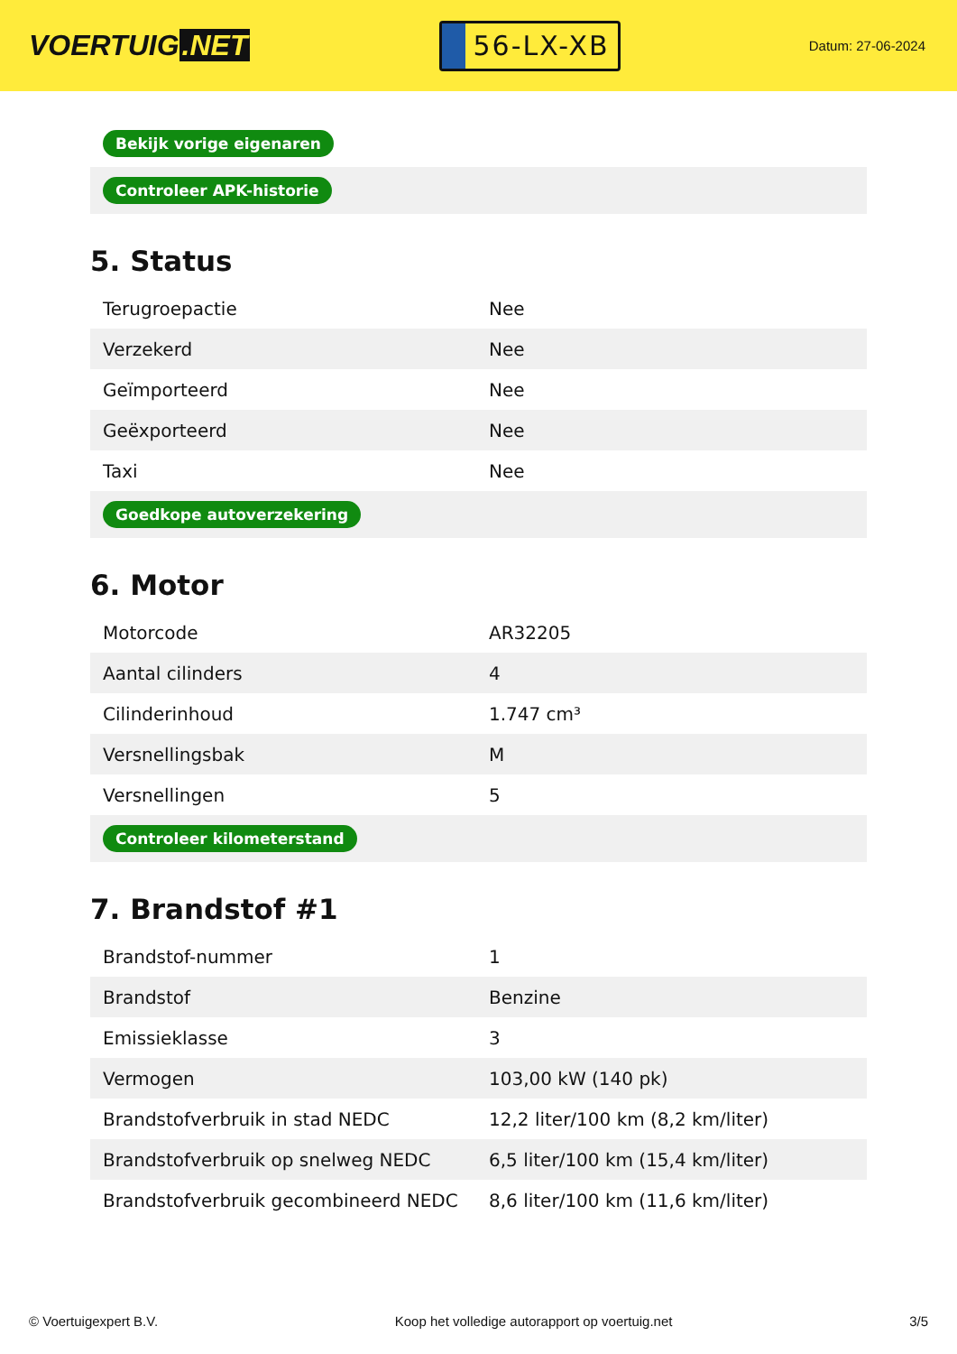VOERTUIG.NET
56-LX-XB
Datum: 27-06-2024
| Bekijk vorige eigenaren |
| Controleer APK-historie |
5. Status
| Terugroepactie | Nee |
| Verzekerd | Nee |
| Geïmporteerd | Nee |
| Geëxporteerd | Nee |
| Taxi | Nee |
| Goedkope autoverzekering | |
6. Motor
| Motorcode | AR32205 |
| Aantal cilinders | 4 |
| Cilinderinhoud | 1.747 cm³ |
| Versnellingsbak | M |
| Versnellingen | 5 |
| Controleer kilometerstand | |
7. Brandstof #1
| Brandstof-nummer | 1 |
| Brandstof | Benzine |
| Emissieklasse | 3 |
| Vermogen | 103,00 kW (140 pk) |
| Brandstofverbruik in stad NEDC | 12,2 liter/100 km (8,2 km/liter) |
| Brandstofverbruik op snelweg NEDC | 6,5 liter/100 km (15,4 km/liter) |
| Brandstofverbruik gecombineerd NEDC | 8,6 liter/100 km (11,6 km/liter) |
© Voertuigexpert B.V. Koop het volledige autorapport op voertuig.net 3/5